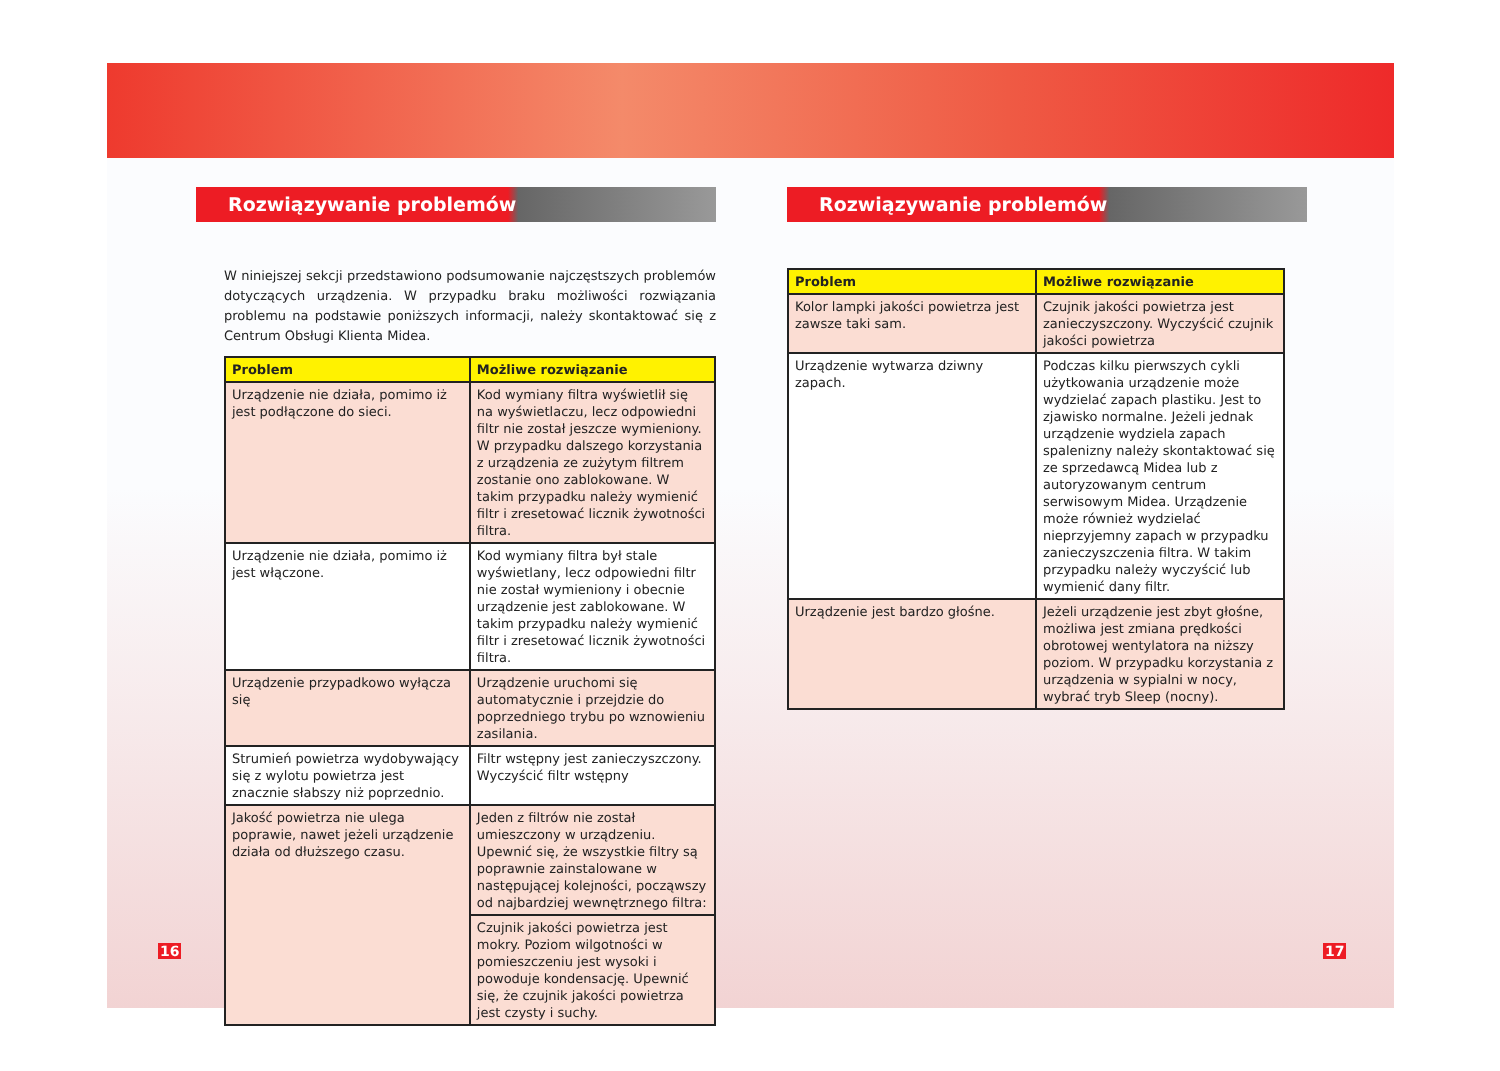Rozwiązywanie problemów
W niniejszej sekcji przedstawiono podsumowanie najczęstszych problemów dotyczących urządzenia. W przypadku braku możliwości rozwiązania problemu na podstawie poniższych informacji, należy skontaktować się z Centrum Obsługi Klienta Midea.
| Problem | Możliwe rozwiązanie |
| --- | --- |
| Urządzenie nie działa, pomimo iż jest podłączone do sieci. | Kod wymiany filtra wyświetlił się na wyświetlaczu, lecz odpowiedni filtr nie został jeszcze wymieniony. W przypadku dalszego korzystania z urządzenia ze zużytym filtrem zostanie ono zablokowane. W takim przypadku należy wymienić filtr i zresetować licznik żywotności filtra. |
| Urządzenie nie działa, pomimo iż jest włączone. | Kod wymiany filtra był stale wyświetlany, lecz odpowiedni filtr nie został wymieniony i obecnie urządzenie jest zablokowane. W takim przypadku należy wymienić filtr i zresetować licznik żywotności filtra. |
| Urządzenie przypadkowo wyłącza się | Urządzenie uruchomi się automatycznie i przejdzie do poprzedniego trybu po wznowieniu zasilania. |
| Strumień powietrza wydobywający się z wylotu powietrza jest znacznie słabszy niż poprzednio. | Filtr wstępny jest zanieczyszczony. Wyczyścić filtr wstępny |
| Jakość powietrza nie ulega poprawie, nawet jeżeli urządzenie działa od dłuższego czasu. | Jeden z filtrów nie został umieszczony w urządzeniu. Upewnić się, że wszystkie filtry są poprawnie zainstalowane w następującej kolejności, począwszy od najbardziej wewnętrznego filtra: |
| | Czujnik jakości powietrza jest mokry. Poziom wilgotności w pomieszczeniu jest wysoki i powoduje kondensację. Upewnić się, że czujnik jakości powietrza jest czysty i suchy. |
Rozwiązywanie problemów
| Problem | Możliwe rozwiązanie |
| --- | --- |
| Kolor lampki jakości powietrza jest zawsze taki sam. | Czujnik jakości powietrza jest zanieczyszczony. Wyczyścić czujnik jakości powietrza |
| Urządzenie wytwarza dziwny zapach. | Podczas kilku pierwszych cykli użytkowania urządzenie może wydzielać zapach plastiku. Jest to zjawisko normalne. Jeżeli jednak urządzenie wydziela zapach spalenizny należy skontaktować się ze sprzedawcą Midea lub z autoryzowanym centrum serwisowym Midea. Urządzenie może również wydzielać nieprzyjemny zapach w przypadku zanieczyszczenia filtra. W takim przypadku należy wyczyścić lub wymienić dany filtr. |
| Urządzenie jest bardzo głośne. | Jeżeli urządzenie jest zbyt głośne, możliwa jest zmiana prędkości obrotowej wentylatora na niższy poziom. W przypadku korzystania z urządzenia w sypialni w nocy, wybrać tryb Sleep (nocny). |
16 17